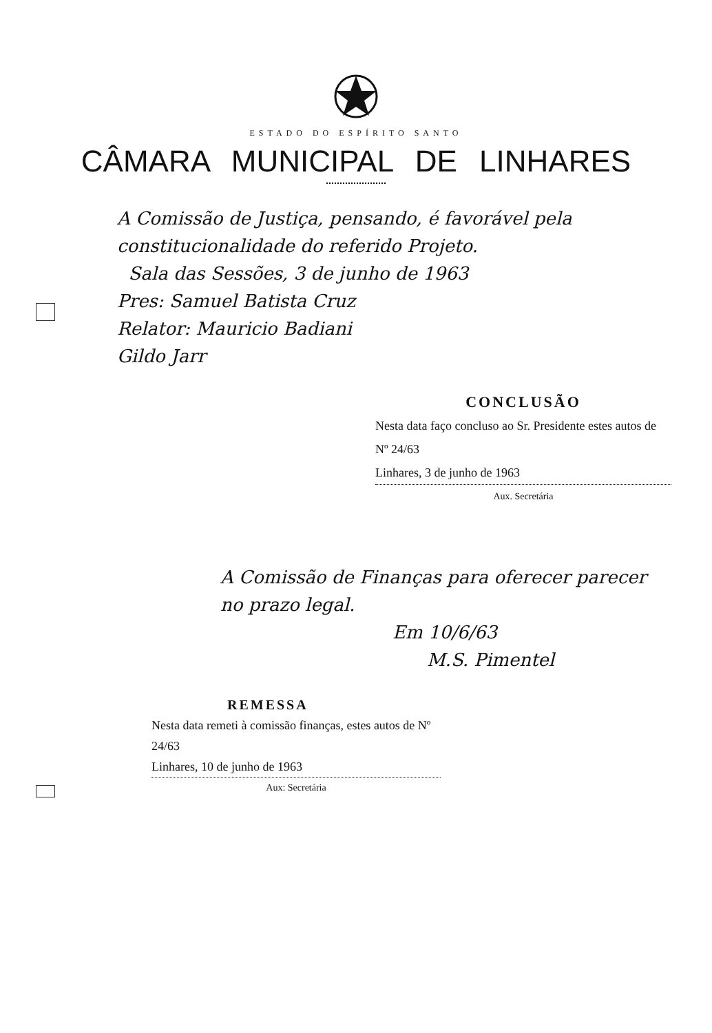ESTADO DO ESPÍRITO SANTO
CÂMARA MUNICIPAL DE LINHARES
A Comissão de Justiça, pensando, é favorável pela constitucionalidade do referido Projeto.
Sala das Sessões, 3 de junho de 1963
Pres: Samuel Batista Cruz
Relator: Mauricio Badiani
Gildo Jarr
CONCLUSÃO
Nesta data faço concluso ao Sr. Presidente estes autos de Nº 24/63
Linhares, 3 de junho de 1963
Aux. Secretária
A Comissão de Finanças para oferecer parecer no prazo legal.
Em 10/6/63
M.S. Pimentel
REMESSA
Nesta data remeti à comissão finanças, estes autos de Nº 24/63
Linhares, 10 de junho de 1963
Aux: Secretária